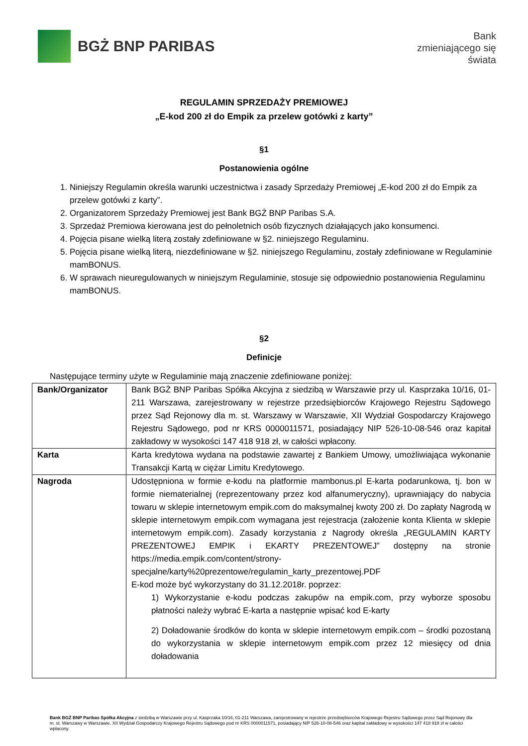BGŻ BNP PARIBAS
Bank
zmieniającego się
świata
REGULAMIN SPRZEDAŻY PREMIOWEJ
„E-kod 200 zł do Empik za przelew gotówki z karty”
§1
Postanowienia ogólne
1. Niniejszy Regulamin określa warunki uczestnictwa i zasady Sprzedaży Premiowej „E-kod 200 zł do Empik za przelew gotówki z karty”.
2. Organizatorem Sprzedaży Premiowej jest Bank BGŻ BNP Paribas S.A.
3. Sprzedaż Premiowa kierowana jest do pełnoletnich osób fizycznych działających jako konsumenci.
4. Pojęcia pisane wielką literą zostały zdefiniowane w §2. niniejszego Regulaminu.
5. Pojęcia pisane wielką literą, niezdefiniowane w §2. niniejszego Regulaminu, zostały zdefiniowane w Regulaminie mamBONUS.
6. W sprawach nieuregulowanych w niniejszym Regulaminie, stosuje się odpowiednio postanowienia Regulaminu mamBONUS.
§2
Definicje
Następujące terminy użyte w Regulaminie mają znaczenie zdefiniowane poniżej:
| Bank/Organizator | Bank BGŻ BNP Paribas Spółka Akcyjna z siedzibą w Warszawie przy ul. Kasprzaka 10/16, 01-211 Warszawa, zarejestrowany w rejestrze przedsiębiorców Krajowego Rejestru Sądowego przez Sąd Rejonowy dla m. st. Warszawy w Warszawie, XII Wydział Gospodarczy Krajowego Rejestru Sądowego, pod nr KRS 0000011571, posiadający NIP 526-10-08-546 oraz kapitał zakładowy w wysokości 147 418 918 zł, w całości wpłacony. |
| Karta | Karta kredytowa wydana na podstawie zawartej z Bankiem Umowy, umożliwiająca wykonanie Transakcji Kartą w ciężar Limitu Kredytowego. |
| Nagroda | Udostępniona w formie e-kodu na platformie mambonus.pl E-karta podarunkowa, tj. bon w formie niematerialnej (reprezentowany przez kod alfanumeryczny), uprawniający do nabycia towaru w sklepie internetowym empik.com do maksymalnej kwoty 200 zł. Do zapłaty Nagrodą w sklepie internetowym empik.com wymagana jest rejestracja (założenie konta Klienta w sklepie internetowym empik.com). Zasady korzystania z Nagrody określa „REGULAMIN KARTY PREZENTOWEJ EMPIK i EKARTY PREZENTOWEJ” dostępny na stronie https://media.empik.com/content/strony-specjalne/karty%20prezentowe/regulamin_karty_prezentowej.PDF E-kod może być wykorzystany do 31.12.2018r. poprzez: 1) Wykorzystanie e-kodu podczas zakupów na empik.com, przy wyborze sposobu płatności należy wybrać E-karta a następnie wpisać kod E-karty 2) Doładowanie środków do konta w sklepie internetowym empik.com – środki pozostaną do wykorzystania w sklepie internetowym empik.com przez 12 miesięcy od dnia doładowania |
Bank BGŻ BNP Paribas Spółka Akcyjna z siedzibą w Warszawie przy ul. Kasprzaka 10/16, 01-211 Warszawa, zarejestrowany w rejestrze przedsiębiorców Krajowego Rejestru Sądowego przez Sąd Rejonowy dla m. st. Warszawy w Warszawie, XII Wydział Gospodarczy Krajowego Rejestru Sądowego pod nr KRS 0000011571, posiadający NIP 526-10-08-546 oraz kapitał zakładowy w wysokości 147 418 918 zł w całości wpłacony.